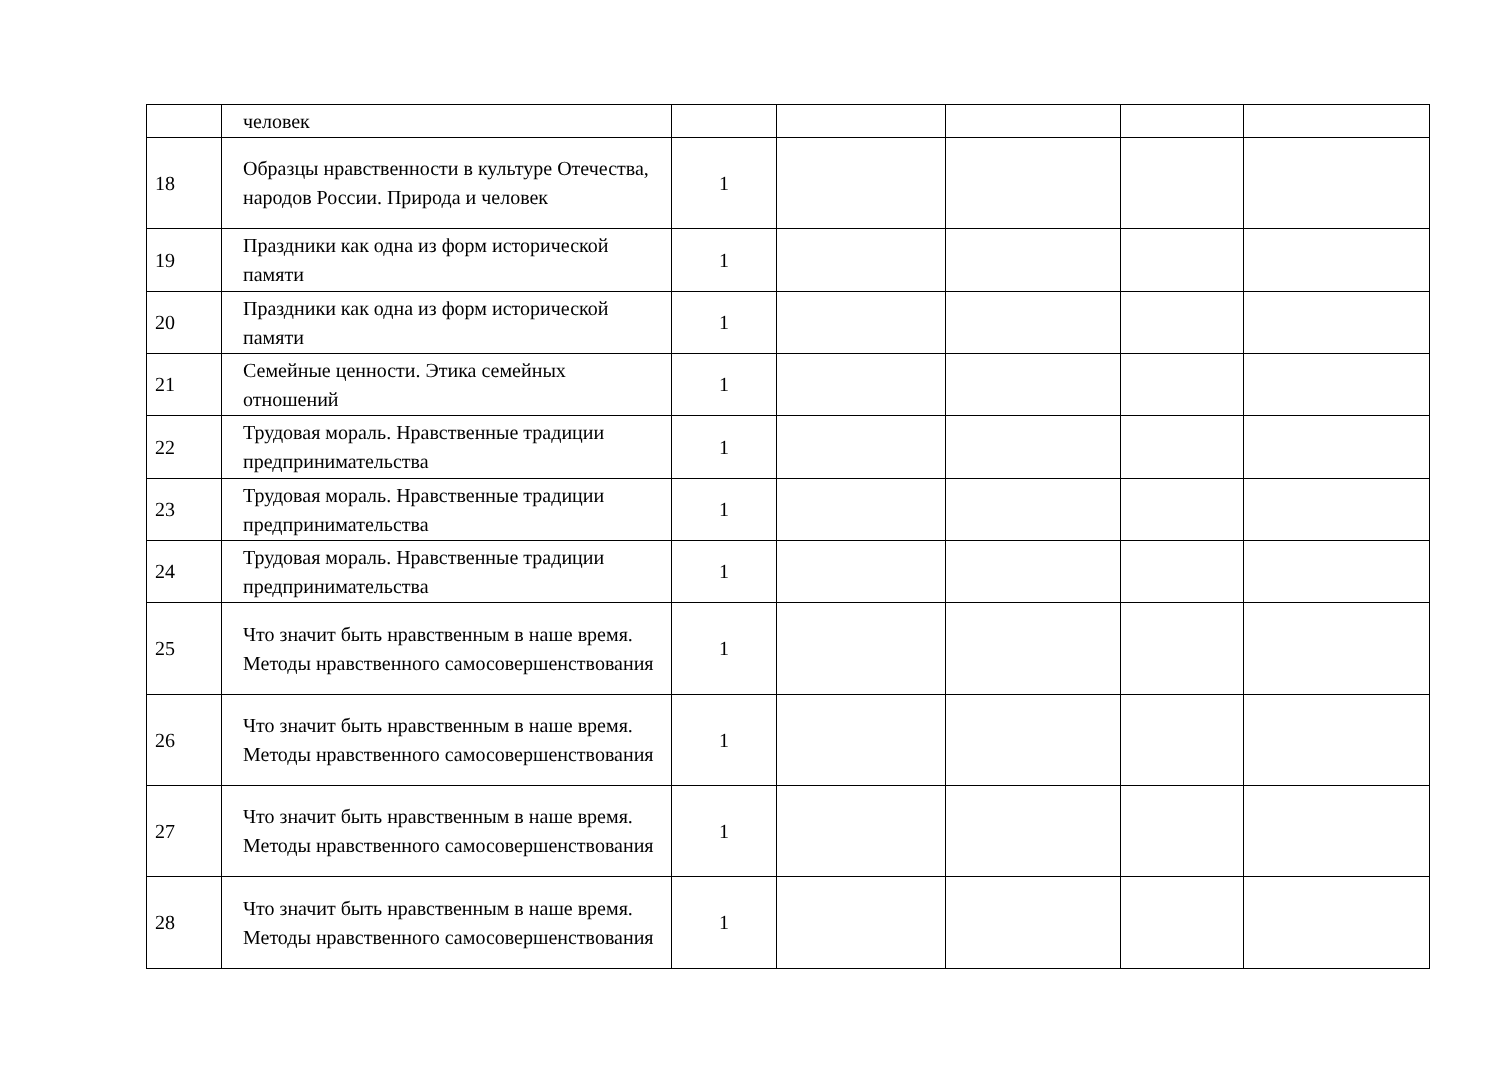| | человек | | | | | |
| 18 | Образцы нравственности в культуре Отечества, народов России. Природа и человек | 1 | | | | |
| 19 | Праздники как одна из форм исторической памяти | 1 | | | | |
| 20 | Праздники как одна из форм исторической памяти | 1 | | | | |
| 21 | Семейные ценности. Этика семейных отношений | 1 | | | | |
| 22 | Трудовая мораль. Нравственные традиции предпринимательства | 1 | | | | |
| 23 | Трудовая мораль. Нравственные традиции предпринимательства | 1 | | | | |
| 24 | Трудовая мораль. Нравственные традиции предпринимательства | 1 | | | | |
| 25 | Что значит быть нравственным в наше время. Методы нравственного самосовершенствования | 1 | | | | |
| 26 | Что значит быть нравственным в наше время. Методы нравственного самосовершенствования | 1 | | | | |
| 27 | Что значит быть нравственным в наше время. Методы нравственного самосовершенствования | 1 | | | | |
| 28 | Что значит быть нравственным в наше время. Методы нравственного самосовершенствования | 1 | | | | |